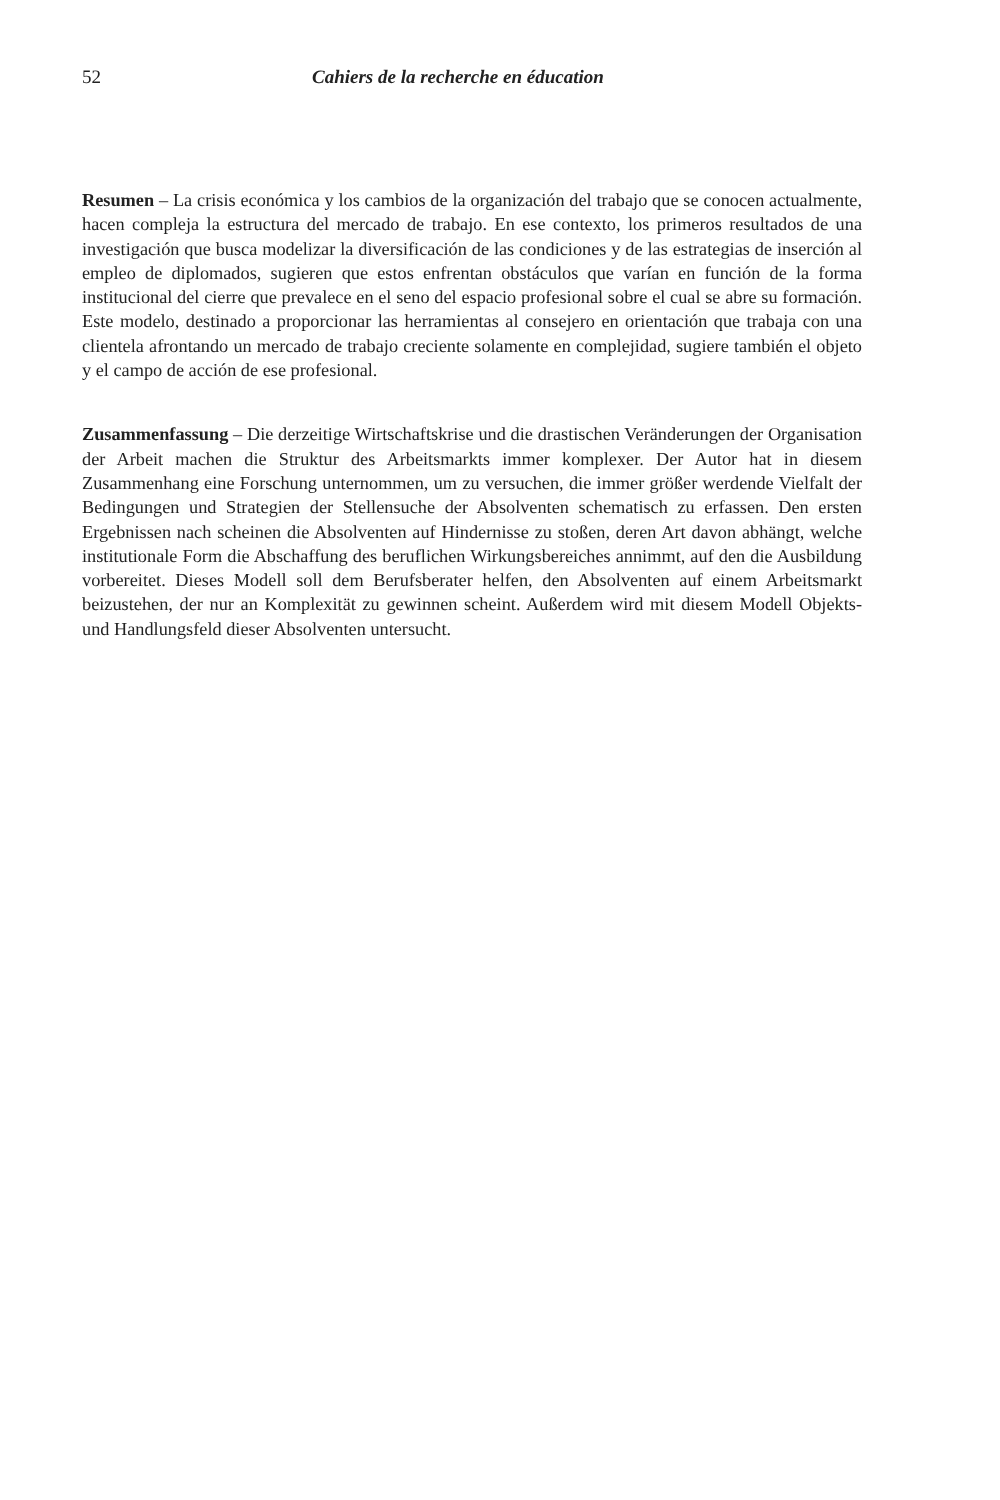52 Cahiers de la recherche en éducation
Resumen – La crisis económica y los cambios de la organización del trabajo que se conocen actualmente, hacen compleja la estructura del mercado de trabajo. En ese contexto, los primeros resultados de una investigación que busca modelizar la diversificación de las condiciones y de las estrategias de inserción al empleo de diplomados, sugieren que estos enfrentan obstáculos que varían en función de la forma institucional del cierre que prevalece en el seno del espacio profesional sobre el cual se abre su formación. Este modelo, destinado a proporcionar las herramientas al consejero en orientación que trabaja con una clientela afrontando un mercado de trabajo creciente solamente en complejidad, sugiere también el objeto y el campo de acción de ese profesional.
Zusammenfassung – Die derzeitige Wirtschaftskrise und die drastischen Veränderungen der Organisation der Arbeit machen die Struktur des Arbeitsmarkts immer komplexer. Der Autor hat in diesem Zusammenhang eine Forschung unternommen, um zu versuchen, die immer größer werdende Vielfalt der Bedingungen und Strategien der Stellensuche der Absolventen schematisch zu erfassen. Den ersten Ergebnissen nach scheinen die Absolventen auf Hindernisse zu stoßen, deren Art davon abhängt, welche institutionale Form die Abschaffung des beruflichen Wirkungsbereiches annimmt, auf den die Ausbildung vorbereitet. Dieses Modell soll dem Berufsberater helfen, den Absolventen auf einem Arbeitsmarkt beizustehen, der nur an Komplexität zu gewinnen scheint. Außerdem wird mit diesem Modell Objekts- und Handlungsfeld dieser Absolventen untersucht.